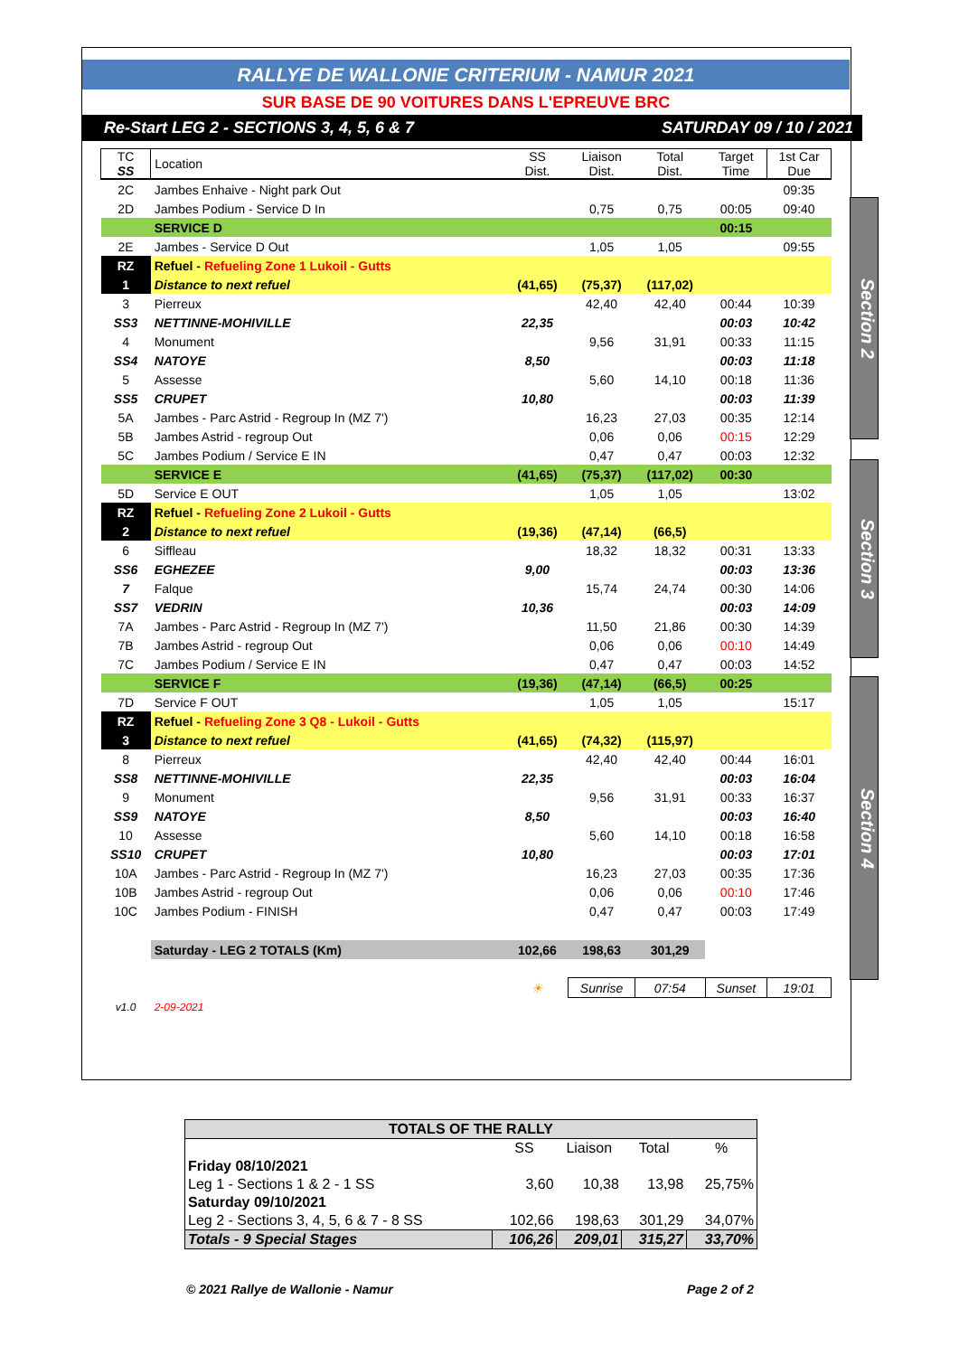RALLYE DE WALLONIE CRITERIUM - NAMUR 2021
SUR BASE DE 90 VOITURES DANS L'EPREUVE BRC
Re-Start LEG 2 - SECTIONS 3, 4, 5, 6 & 7 SATURDAY 09 / 10 / 2021
| TC SS | Location | SS Dist. | Liaison Dist. | Total Dist. | Target Time | 1st Car Due |
| 2C | Jambes Enhaive - Night park Out | | | | | 09:35 |
| 2D | Jambes Podium - Service D In | | 0,75 | 0,75 | 00:05 | 09:40 |
| | SERVICE D | | | | 00:15 | |
| 2E | Jambes - Service D Out | | 1,05 | 1,05 | | 09:55 |
| RZ | Refuel - Refueling Zone 1 Lukoil - Gutts | | | | | |
| 1 | Distance to next refuel | (41,65) | (75,37) | (117,02) | | |
| 3 | Pierreux | | 42,40 | 42,40 | 00:44 | 10:39 |
| SS3 | NETTINNE-MOHIVILLE | 22,35 | | | 00:03 | 10:42 |
| 4 | Monument | | 9,56 | 31,91 | 00:33 | 11:15 |
| SS4 | NATOYE | 8,50 | | | 00:03 | 11:18 |
| 5 | Assesse | | 5,60 | 14,10 | 00:18 | 11:36 |
| SS5 | CRUPET | 10,80 | | | 00:03 | 11:39 |
| 5A | Jambes - Parc Astrid - Regroup In (MZ 7') | | 16,23 | 27,03 | 00:35 | 12:14 |
| 5B | Jambes Astrid - regroup Out | | 0,06 | 0,06 | 00:15 | 12:29 |
| 5C | Jambes Podium / Service E IN | | 0,47 | 0,47 | 00:03 | 12:32 |
| | SERVICE E | (41,65) | (75,37) | (117,02) | 00:30 | |
| 5D | Service E OUT | | 1,05 | 1,05 | | 13:02 |
| RZ | Refuel - Refueling Zone 2 Lukoil - Gutts | | | | | |
| 2 | Distance to next refuel | (19,36) | (47,14) | (66,5) | | |
| 6 | Siffleau | | 18,32 | 18,32 | 00:31 | 13:33 |
| SS6 | EGHEZEE | 9,00 | | | 00:03 | 13:36 |
| 7 | Falque | | 15,74 | 24,74 | 00:30 | 14:06 |
| SS7 | VEDRIN | 10,36 | | | 00:03 | 14:09 |
| 7A | Jambes - Parc Astrid - Regroup In (MZ 7') | | 11,50 | 21,86 | 00:30 | 14:39 |
| 7B | Jambes Astrid - regroup Out | | 0,06 | 0,06 | 00:10 | 14:49 |
| 7C | Jambes Podium / Service E IN | | 0,47 | 0,47 | 00:03 | 14:52 |
| | SERVICE F | (19,36) | (47,14) | (66,5) | 00:25 | |
| 7D | Service F OUT | | 1,05 | 1,05 | | 15:17 |
| RZ | Refuel - Refueling Zone 3 Q8 - Lukoil - Gutts | | | | | |
| 3 | Distance to next refuel | (41,65) | (74,32) | (115,97) | | |
| 8 | Pierreux | | 42,40 | 42,40 | 00:44 | 16:01 |
| SS8 | NETTINNE-MOHIVILLE | 22,35 | | | 00:03 | 16:04 |
| 9 | Monument | | 9,56 | 31,91 | 00:33 | 16:37 |
| SS9 | NATOYE | 8,50 | | | 00:03 | 16:40 |
| 10 | Assesse | | 5,60 | 14,10 | 00:18 | 16:58 |
| SS10 | CRUPET | 10,80 | | | 00:03 | 17:01 |
| 10A | Jambes - Parc Astrid - Regroup In (MZ 7') | | 16,23 | 27,03 | 00:35 | 17:36 |
| 10B | Jambes Astrid - regroup Out | | 0,06 | 0,06 | 00:10 | 17:46 |
| 10C | Jambes Podium - FINISH | | 0,47 | 0,47 | 00:03 | 17:49 |
| | Saturday - LEG 2 TOTALS (Km) | 102,66 | 198,63 | 301,29 | | |
| | | ☀ | Sunrise | 07:54 | Sunset | 19:01 |
| v1.0 | 2-09-2021 | | | | | |
Section 2
Section 3
Section 4
| TOTALS OF THE RALLY | | | | |
| | SS | Liaison | Total | % |
| Friday 08/10/2021 | | | | |
| Leg 1 - Sections 1 & 2 - 1 SS | 3,60 | 10,38 | 13,98 | 25,75% |
| Saturday 09/10/2021 | | | | |
| Leg 2 - Sections 3, 4, 5, 6 & 7 - 8 SS | 102,66 | 198,63 | 301,29 | 34,07% |
| Totals - 9 Special Stages | 106,26 | 209,01 | 315,27 | 33,70% |
© 2021 Rallye de Wallonie - Namur
Page 2 of 2